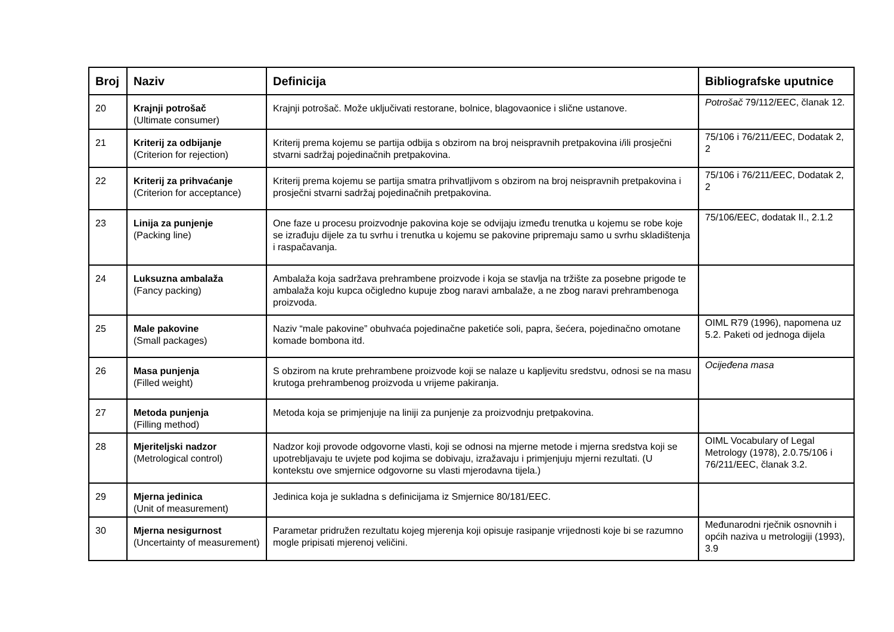| Broj | Naziv | Definicija | Bibliografske uputnice |
| --- | --- | --- | --- |
| 20 | Krajnji potrošač (Ultimate consumer) | Krajnji potrošač. Može uključivati restorane, bolnice, blagovaonice i slične ustanove. | Potrošač 79/112/EEC, članak 12. |
| 21 | Kriterij za odbijanje (Criterion for rejection) | Kriterij prema kojemu se partija odbija s obzirom na broj neispravnih pretpakovina i/ili prosječni stvarni sadržaj pojedinačnih pretpakovina. | 75/106 i 76/211/EEC, Dodatak 2, 2 |
| 22 | Kriterij za prihvaćanje (Criterion for acceptance) | Kriterij prema kojemu se partija smatra prihvatljivom s obzirom na broj neispravnih pretpakovina i prosječni stvarni sadržaj pojedinačnih pretpakovina. | 75/106 i 76/211/EEC, Dodatak 2, 2 |
| 23 | Linija za punjenje (Packing line) | One faze u procesu proizvodnje pakovina koje se odvijaju između trenutka u kojemu se robe koje se izrađuju dijele za tu svrhu i trenutka u kojemu se pakovine pripremaju samo u svrhu skladištenja i raspačavanja. | 75/106/EEC, dodatak II., 2.1.2 |
| 24 | Luksuzna ambalaža (Fancy packing) | Ambalaža koja sadržava prehrambene proizvode i koja se stavlja na tržište za posebne prigode te ambalaža koju kupca očigledno kupuje zbog naravi ambalaže, a ne zbog naravi prehrambenoga proizvoda. | |
| 25 | Male pakovine (Small packages) | Naziv “male pakovine” obuhvaća pojedinačne paketiće soli, papra, šećera, pojedinačno omotane komade bombona itd. | OIML R79 (1996), napomena uz 5.2. Paketi od jednoga dijela |
| 26 | Masa punjenja (Filled weight) | S obzirom na krute prehrambene proizvode koji se nalaze u kapljevitu sredstvu, odnosi se na masu krutoga prehrambenog proizvoda u vrijeme pakiranja. | Ocijeđena masa |
| 27 | Metoda punjenja (Filling method) | Metoda koja se primjenjuje na liniji za punjenje za proizvodnju pretpakovina. | |
| 28 | Mjeriteljski nadzor (Metrological control) | Nadzor koji provode odgovorne vlasti, koji se odnosi na mjerne metode i mjerna sredstva koji se upotrebljavaju te uvjete pod kojima se dobivaju, izražavaju i primjenjuju mjerni rezultati. (U kontekstu ove smjernice odgovorne su vlasti mjerodavna tijela.) | OIML Vocabulary of Legal Metrology (1978), 2.0.75/106 i 76/211/EEC, članak 3.2. |
| 29 | Mjerna jedinica (Unit of measurement) | Jedinica koja je sukladna s definicijama iz Smjernice 80/181/EEC. | |
| 30 | Mjerna nesigurnost (Uncertainty of measurement) | Parametar pridružen rezultatu kojeg mjerenja koji opisuje rasipanje vrijednosti koje bi se razumno mogle pripisati mjerenoj veličini. | Međunarodni rječnik osnovnih i općih naziva u metrologiji (1993), 3.9 |